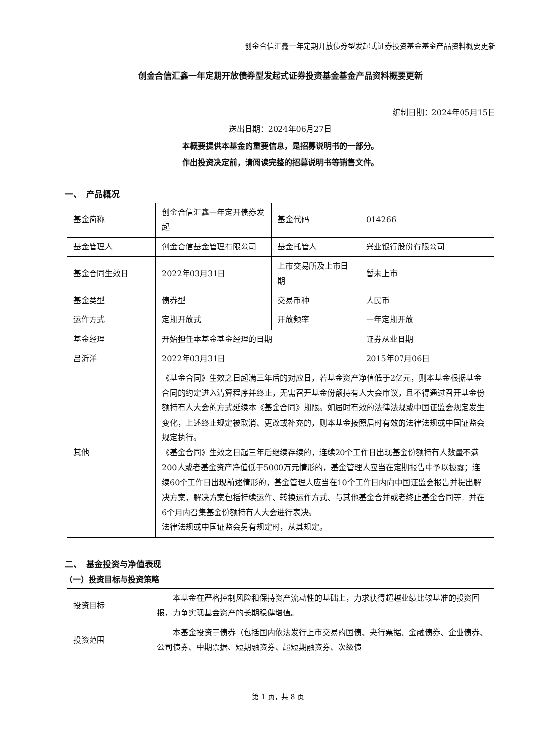创金合信汇鑫一年定期开放债券型发起式证券投资基金基金产品资料概要更新
创金合信汇鑫一年定期开放债券型发起式证券投资基金基金产品资料概要更新
编制日期：2024年05月15日
送出日期：2024年06月27日
本概要提供本基金的重要信息，是招募说明书的一部分。
作出投资决定前，请阅读完整的招募说明书等销售文件。
一、　产品概况
| 基金简称 | 创金合信汇鑫一年定开债券发起 | 基金代码 | 014266 |
| 基金管理人 | 创金合信基金管理有限公司 | 基金托管人 | 兴业银行股份有限公司 |
| 基金合同生效日 | 2022年03月31日 | 上市交易所及上市日期 | 暂未上市 |
| 基金类型 | 债券型 | 交易币种 | 人民币 |
| 运作方式 | 定期开放式 | 开放频率 | 一年定期开放 |
| 基金经理 | 开始担任本基金基金经理的日期 | | 证券从业日期 |
| 吕沂洋 | 2022年03月31日 | | 2015年07月06日 |
| 其他 | 《基金合同》生效之日起满三年后的对应日，若基金资产净值低于2亿元，则本基金根据基金合同的约定进入清算程序并终止，无需召开基金份额持有人大会审议，且不得通过召开基金份额持有人大会的方式延续本《基金合同》期限。如届时有效的法律法规或中国证监会规定发生变化，上述终止规定被取消、更改或补充的，则本基金按照届时有效的法律法规或中国证监会规定执行。 《基金合同》生效之日起三年后继续存续的，连续20个工作日出现基金份额持有人数量不满200人或者基金资产净值低于5000万元情形的，基金管理人应当在定期报告中予以披露；连续60个工作日出现前述情形的，基金管理人应当在10个工作日内向中国证监会报告并提出解决方案，解决方案包括持续运作、转换运作方式、与其他基金合并或者终止基金合同等，并在6个月内召集基金份额持有人大会进行表决。 法律法规或中国证监会另有规定时，从其规定。 | | |
二、　基金投资与净值表现
（一）投资目标与投资策略
| 投资目标 | 本基金在严格控制风险和保持资产流动性的基础上，力求获得超越业绩比较基准的投资回报，力争实现基金资产的长期稳健增值。 |
| 投资范围 | 本基金投资于债券（包括国内依法发行上市交易的国债、央行票据、金融债券、企业债券、公司债券、中期票据、短期融资券、超短期融资券、次级债 |
第 1 页，共 8 页